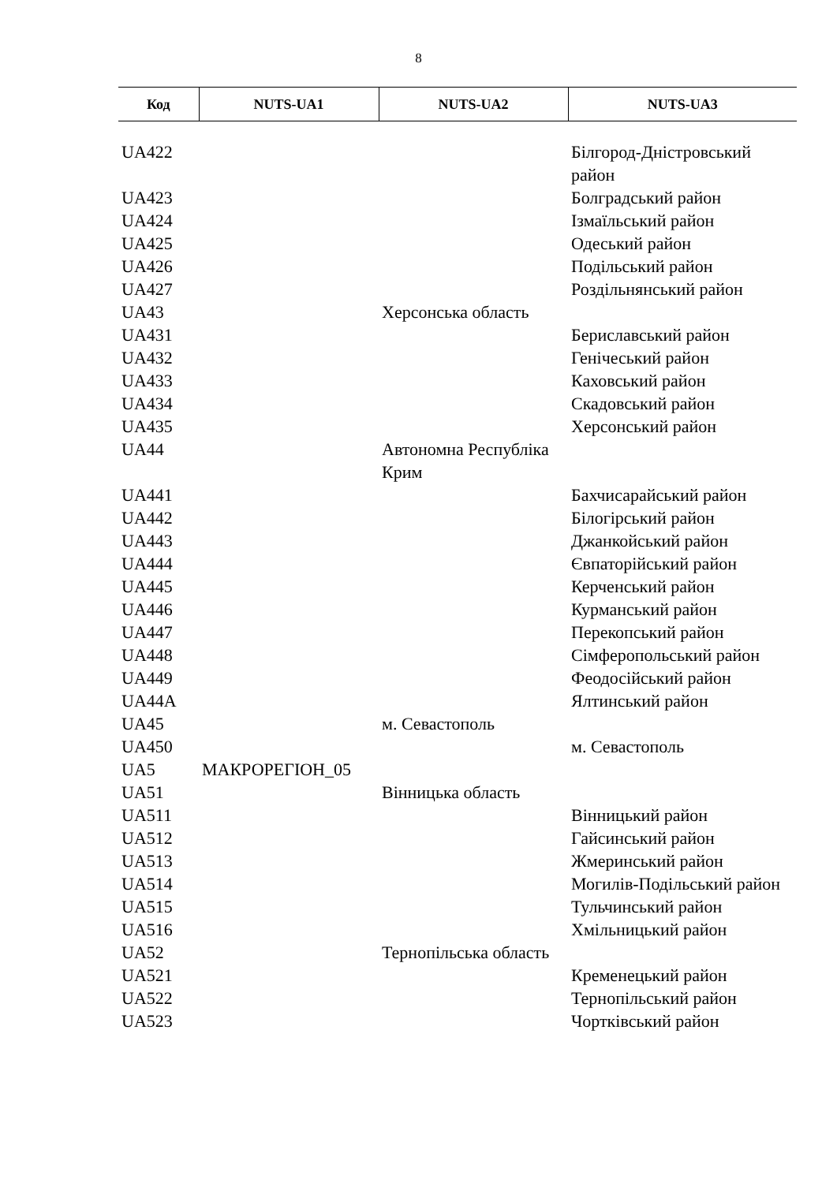8
| Код | NUTS-UA1 | NUTS-UA2 | NUTS-UA3 |
| --- | --- | --- | --- |
| UA422 | | | Білгород-Дністровський район |
| UA423 | | | Болградський район |
| UA424 | | | Ізмаїльський район |
| UA425 | | | Одеський район |
| UA426 | | | Подільський район |
| UA427 | | | Роздільнянський район |
| UA43 | | Херсонська область | |
| UA431 | | | Бериславський район |
| UA432 | | | Генічеський район |
| UA433 | | | Каховський район |
| UA434 | | | Скадовський район |
| UA435 | | | Херсонський район |
| UA44 | | Автономна Республіка Крим | |
| UA441 | | | Бахчисарайський район |
| UA442 | | | Білогірський район |
| UA443 | | | Джанкойський район |
| UA444 | | | Євпаторійський район |
| UA445 | | | Керченський район |
| UA446 | | | Курманський район |
| UA447 | | | Перекопський район |
| UA448 | | | Сімферопольський район |
| UA449 | | | Феодосійський район |
| UA44A | | | Ялтинський район |
| UA45 | | м. Севастополь | |
| UA450 | | | м. Севастополь |
| UA5 | МАКРОРЕГІОН_05 | | |
| UA51 | | Вінницька область | |
| UA511 | | | Вінницький район |
| UA512 | | | Гайсинський район |
| UA513 | | | Жмеринський район |
| UA514 | | | Могилів-Подільський район |
| UA515 | | | Тульчинський район |
| UA516 | | | Хмільницький район |
| UA52 | | Тернопільська область | |
| UA521 | | | Кременецький район |
| UA522 | | | Тернопільський район |
| UA523 | | | Чортківський район |